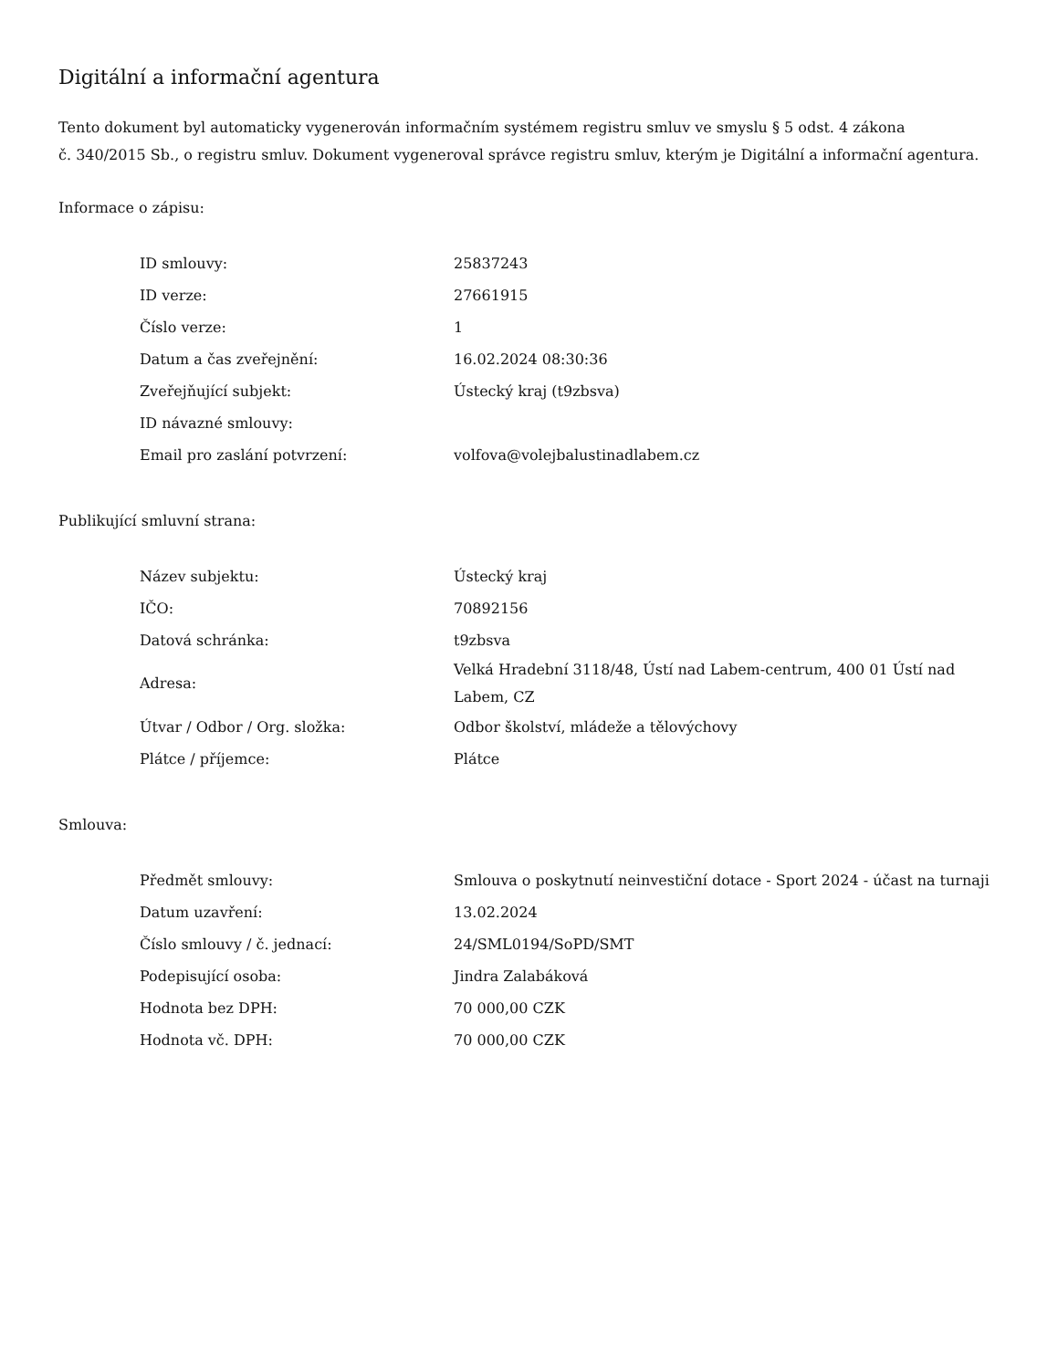Digitální a informační agentura
Tento dokument byl automaticky vygenerován informačním systémem registru smluv ve smyslu § 5 odst. 4 zákona
č. 340/2015 Sb., o registru smluv. Dokument vygeneroval správce registru smluv, kterým je Digitální a informační agentura.
Informace o zápisu:
| ID smlouvy: | 25837243 |
| ID verze: | 27661915 |
| Číslo verze: | 1 |
| Datum a čas zveřejnění: | 16.02.2024 08:30:36 |
| Zveřejňující subjekt: | Ústecký kraj (t9zbsva) |
| ID návazné smlouvy: | |
| Email pro zaslání potvrzení: | volfova@volejbalustinadlabem.cz |
Publikující smluvní strana:
| Název subjektu: | Ústecký kraj |
| IČO: | 70892156 |
| Datová schránka: | t9zbsva |
| Adresa: | Velká Hradební 3118/48, Ústí nad Labem-centrum, 400 01 Ústí nad Labem, CZ |
| Útvar / Odbor / Org. složka: | Odbor školství, mládeže a tělovýchovy |
| Plátce / příjemce: | Plátce |
Smlouva:
| Předmět smlouvy: | Smlouva o poskytnutí neinvestiční dotace - Sport 2024 - účast na turnaji |
| Datum uzavření: | 13.02.2024 |
| Číslo smlouvy / č. jednací: | 24/SML0194/SoPD/SMT |
| Podepisující osoba: | Jindra Zalabáková |
| Hodnota bez DPH: | 70 000,00 CZK |
| Hodnota vč. DPH: | 70 000,00 CZK |